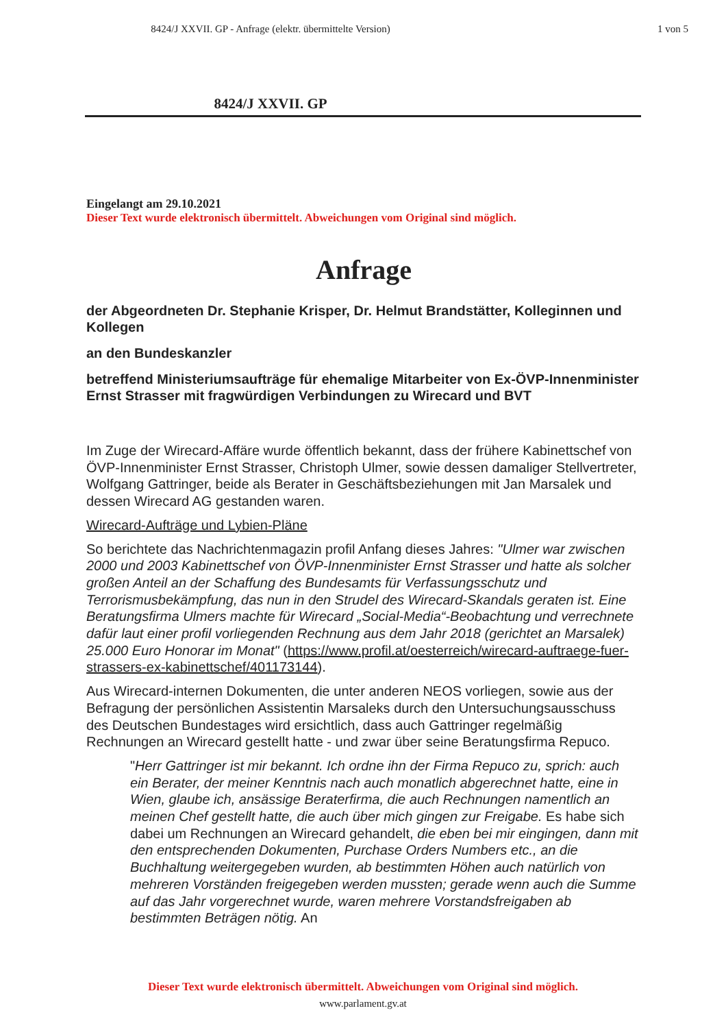8424/J XXVII. GP - Anfrage (elektr. übermittelte Version) 1 von 5
8424/J XXVII. GP
Eingelangt am 29.10.2021
Dieser Text wurde elektronisch übermittelt. Abweichungen vom Original sind möglich.
Anfrage
der Abgeordneten Dr. Stephanie Krisper, Dr. Helmut Brandstätter, Kolleginnen und Kollegen
an den Bundeskanzler
betreffend Ministeriumsaufträge für ehemalige Mitarbeiter von Ex-ÖVP-Innenminister Ernst Strasser mit fragwürdigen Verbindungen zu Wirecard und BVT
Im Zuge der Wirecard-Affäre wurde öffentlich bekannt, dass der frühere Kabinettschef von ÖVP-Innenminister Ernst Strasser, Christoph Ulmer, sowie dessen damaliger Stellvertreter, Wolfgang Gattringer, beide als Berater in Geschäftsbeziehungen mit Jan Marsalek und dessen Wirecard AG gestanden waren.
Wirecard-Aufträge und Lybien-Pläne
So berichtete das Nachrichtenmagazin profil Anfang dieses Jahres: "Ulmer war zwischen 2000 und 2003 Kabinettschef von ÖVP-Innenminister Ernst Strasser und hatte als solcher großen Anteil an der Schaffung des Bundesamts für Verfassungsschutz und Terrorismusbekämpfung, das nun in den Strudel des Wirecard-Skandals geraten ist. Eine Beratungsfirma Ulmers machte für Wirecard „Social-Media“-Beobachtung und verrechnete dafür laut einer profil vorliegenden Rechnung aus dem Jahr 2018 (gerichtet an Marsalek) 25.000 Euro Honorar im Monat" (https://www.profil.at/oesterreich/wirecard-auftraege-fuer-strassers-ex-kabinettschef/401173144).
Aus Wirecard-internen Dokumenten, die unter anderen NEOS vorliegen, sowie aus der Befragung der persönlichen Assistentin Marsaleks durch den Untersuchungsausschuss des Deutschen Bundestages wird ersichtlich, dass auch Gattringer regelmäßig Rechnungen an Wirecard gestellt hatte - und zwar über seine Beratungsfirma Repuco.
"Herr Gattringer ist mir bekannt. Ich ordne ihn der Firma Repuco zu, sprich: auch ein Berater, der meiner Kenntnis nach auch monatlich abgerechnet hatte, eine in Wien, glaube ich, ansässige Beraterfirma, die auch Rechnungen namentlich an meinen Chef gestellt hatte, die auch über mich gingen zur Freigabe. Es habe sich dabei um Rechnungen an Wirecard gehandelt, die eben bei mir eingingen, dann mit den entsprechenden Dokumenten, Purchase Orders Numbers etc., an die Buchhaltung weitergegeben wurden, ab bestimmten Höhen auch natürlich von mehreren Vorständen freigegeben werden mussten; gerade wenn auch die Summe auf das Jahr vorgerechnet wurde, waren mehrere Vorstandsfreigaben ab bestimmten Beträgen nötig. An
Dieser Text wurde elektronisch übermittelt. Abweichungen vom Original sind möglich.
www.parlament.gv.at